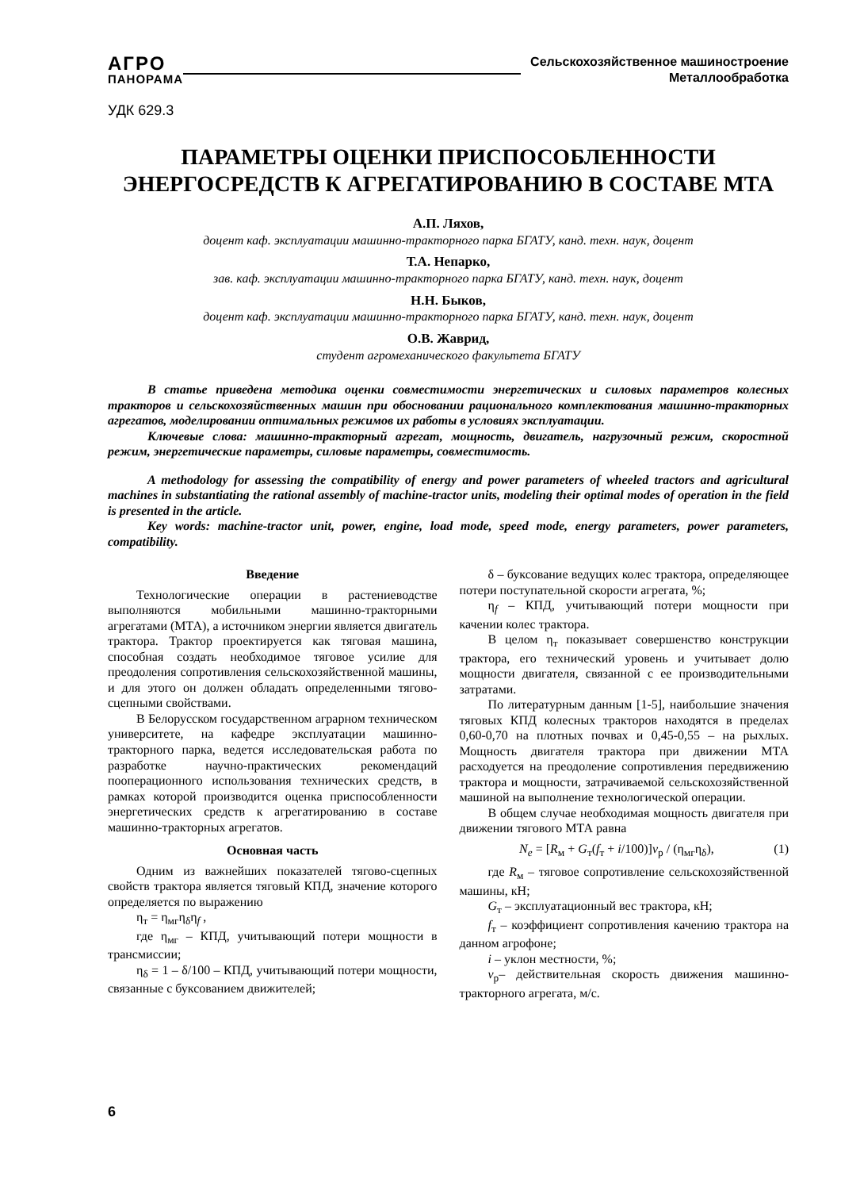АГРО
ПАНОРАМА
Сельскохозяйственное машиностроение
Металлообработка
УДК 629.3
ПАРАМЕТРЫ ОЦЕНКИ ПРИСПОСОБЛЕННОСТИ
ЭНЕРГОСРЕДСТВ К АГРЕГАТИРОВАНИЮ В СОСТАВЕ МТА
А.П. Ляхов,
доцент каф. эксплуатации машинно-тракторного парка БГАТУ, канд. техн. наук, доцент
Т.А. Непарко,
зав. каф. эксплуатации машинно-тракторного парка БГАТУ, канд. техн. наук, доцент
Н.Н. Быков,
доцент каф. эксплуатации машинно-тракторного парка БГАТУ, канд. техн. наук, доцент
О.В. Жаврид,
студент агромеханического факультета БГАТУ
В статье приведена методика оценки совместимости энергетических и силовых параметров колесных тракторов и сельскохозяйственных машин при обосновании рационального комплектования машинно-тракторных агрегатов, моделировании оптимальных режимов их работы в условиях эксплуатации.
Ключевые слова: машинно-тракторный агрегат, мощность, двигатель, нагрузочный режим, скоростной режим, энергетические параметры, силовые параметры, совместимость.
A methodology for assessing the compatibility of energy and power parameters of wheeled tractors and agricultural machines in substantiating the rational assembly of machine-tractor units, modeling their optimal modes of operation in the field is presented in the article.
Key words: machine-tractor unit, power, engine, load mode, speed mode, energy parameters, power parameters, compatibility.
Введение
Технологические операции в растениеводстве выполняются мобильными машинно-тракторными агрегатами (МТА), а источником энергии является двигатель трактора. Трактор проектируется как тяговая машина, способная создать необходимое тяговое усилие для преодоления сопротивления сельскохозяйственной машины, и для этого он должен обладать определенными тягово-сцепными свойствами.
В Белорусском государственном аграрном техническом университете, на кафедре эксплуатации машинно-тракторного парка, ведется исследовательская работа по разработке научно-практических рекомендаций пооперационного использования технических средств, в рамках которой производится оценка приспособленности энергетических средств к агрегатированию в составе машинно-тракторных агрегатов.
Основная часть
Одним из важнейших показателей тягово-сцепных свойств трактора является тяговый КПД, значение которого определяется по выражению
η<sub>т</sub> = η<sub>мг</sub>η<sub>δ</sub>η<sub>f</sub> ,
где η<sub>мг</sub> – КПД, учитывающий потери мощности в трансмиссии;
η<sub>δ</sub> = 1 – δ/100 – КПД, учитывающий потери мощности, связанные с буксованием движителей;
δ – буксование ведущих колес трактора, определяющее потери поступательной скорости агрегата, %;
η<sub>f</sub> – КПД, учитывающий потери мощности при качении колес трактора.
В целом η<sub>т</sub> показывает совершенство конструкции трактора, его технический уровень и учитывает долю мощности двигателя, связанной с ее производительными затратами.
По литературным данным [1-5], наибольшие значения тяговых КПД колесных тракторов находятся в пределах 0,60-0,70 на плотных почвах и 0,45-0,55 – на рыхлых. Мощность двигателя трактора при движении МТА расходуется на преодоление сопротивления передвижению трактора и мощности, затрачиваемой сельскохозяйственной машиной на выполнение технологической операции.
В общем случае необходимая мощность двигателя при движении тягового МТА равна
N<sub>e</sub> = [R<sub>м</sub> + G<sub>т</sub>(f<sub>т</sub> + i/100)]v<sub>р</sub> / (η<sub>мг</sub>η<sub>δ</sub>), (1)
где R<sub>м</sub> – тяговое сопротивление сельскохозяйственной машины, кН;
G<sub>т</sub> – эксплуатационный вес трактора, кН;
f<sub>т</sub> – коэффициент сопротивления качению трактора на данном агрофоне;
i – уклон местности, %;
v<sub>р</sub>– действительная скорость движения машинно-тракторного агрегата, м/с.
6